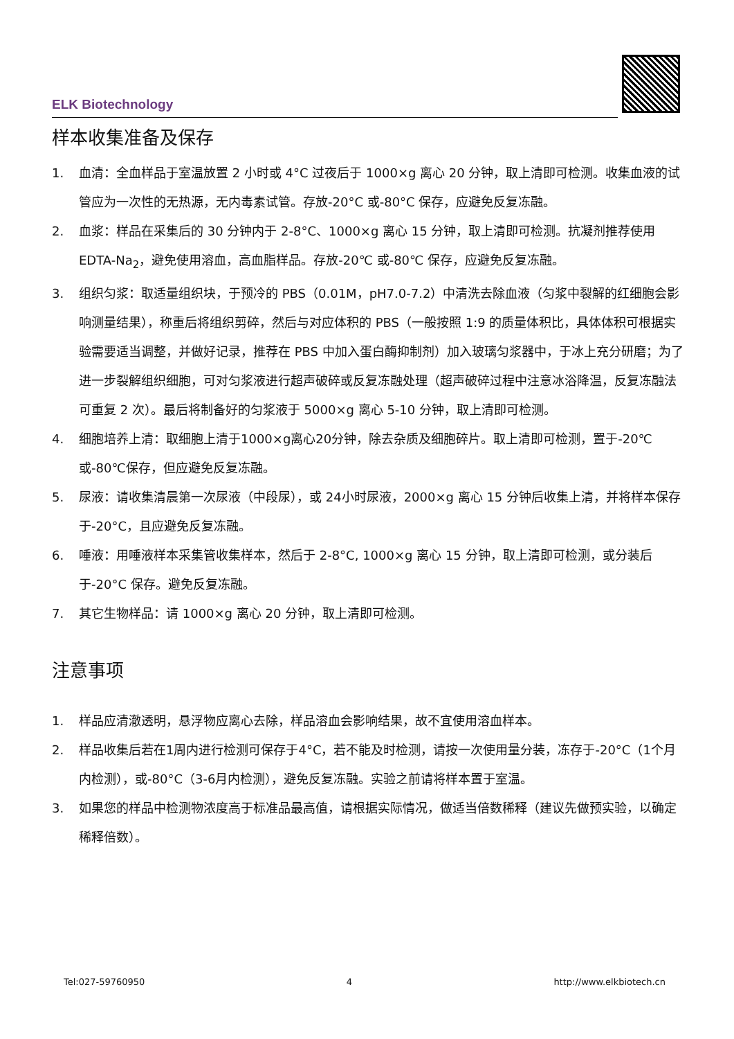ELK Biotechnology
样本收集准备及保存
1. 血清：全血样品于室温放置 2 小时或 4°C 过夜后于 1000×g 离心 20 分钟，取上清即可检测。收集血液的试管应为一次性的无热源，无内毒素试管。存放-20°C 或-80°C 保存，应避免反复冻融。
2. 血浆：样品在采集后的 30 分钟内于 2-8°C、1000×g 离心 15 分钟，取上清即可检测。抗凝剂推荐使用 EDTA-Na<sub>2</sub>，避免使用溶血，高血脂样品。存放-20℃ 或-80℃ 保存，应避免反复冻融。
3. 组织匀浆：取适量组织块，于预冷的 PBS（0.01M，pH7.0-7.2）中清洗去除血液（匀浆中裂解的红细胞会影响测量结果），称重后将组织剪碎，然后与对应体积的 PBS（一般按照 1:9 的质量体积比，具体体积可根据实验需要适当调整，并做好记录，推荐在 PBS 中加入蛋白酶抑制剂）加入玻璃匀浆器中，于冰上充分研磨；为了进一步裂解组织细胞，可对匀浆液进行超声破碎或反复冻融处理（超声破碎过程中注意冰浴降温，反复冻融法可重复 2 次）。最后将制备好的匀浆液于 5000×g 离心 5-10 分钟，取上清即可检测。
4. 细胞培养上清：取细胞上清于1000×g离心20分钟，除去杂质及细胞碎片。取上清即可检测，置于-20℃或-80℃保存，但应避免反复冻融。
5. 尿液：请收集清晨第一次尿液（中段尿），或 24小时尿液，2000×g 离心 15 分钟后收集上清，并将样本保存 于-20°C，且应避免反复冻融。
6. 唾液：用唾液样本采集管收集样本，然后于 2-8°C, 1000×g 离心 15 分钟，取上清即可检测，或分装后于-20°C 保存。避免反复冻融。
7. 其它生物样品：请 1000×g 离心 20 分钟，取上清即可检测。
注意事项
1. 样品应清澈透明，悬浮物应离心去除，样品溶血会影响结果，故不宜使用溶血样本。
2. 样品收集后若在1周内进行检测可保存于4°C，若不能及时检测，请按一次使用量分装，冻存于-20°C（1个月内检测），或-80°C（3-6月内检测），避免反复冻融。实验之前请将样本置于室温。
3. 如果您的样品中检测物浓度高于标准品最高值，请根据实际情况，做适当倍数稀释（建议先做预实验，以确定稀释倍数）。
Tel:027-59760950 4 http://www.elkbiotech.cn